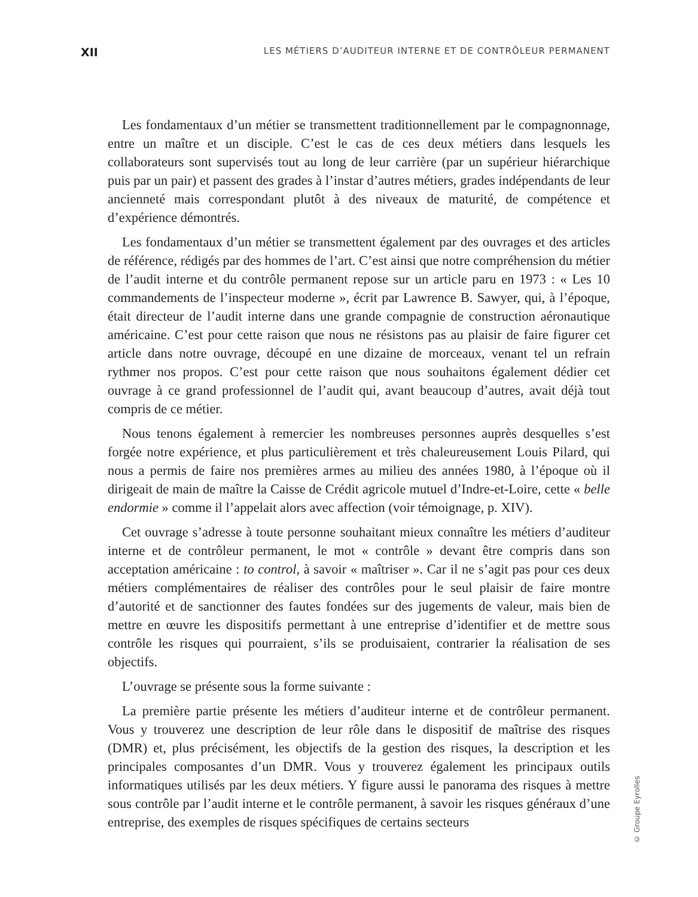XII LES MÉTIERS D’AUDITEUR INTERNE ET DE CONTRÔLEUR PERMANENT
Les fondamentaux d’un métier se transmettent traditionnellement par le compagnonnage, entre un maître et un disciple. C’est le cas de ces deux métiers dans lesquels les collaborateurs sont supervisés tout au long de leur carrière (par un supérieur hiérarchique puis par un pair) et passent des grades à l’instar d’autres métiers, grades indépendants de leur ancienneté mais correspondant plutôt à des niveaux de maturité, de compétence et d’expérience démontrés.
Les fondamentaux d’un métier se transmettent également par des ouvrages et des articles de référence, rédigés par des hommes de l’art. C’est ainsi que notre compréhension du métier de l’audit interne et du contrôle permanent repose sur un article paru en 1973 : « Les 10 commandements de l’inspecteur moderne », écrit par Lawrence B. Sawyer, qui, à l’époque, était directeur de l’audit interne dans une grande compagnie de construction aéronautique américaine. C’est pour cette raison que nous ne résistons pas au plaisir de faire figurer cet article dans notre ouvrage, découpé en une dizaine de morceaux, venant tel un refrain rythmer nos propos. C’est pour cette raison que nous souhaitons également dédier cet ouvrage à ce grand professionnel de l’audit qui, avant beaucoup d’autres, avait déjà tout compris de ce métier.
Nous tenons également à remercier les nombreuses personnes auprès desquelles s’est forgée notre expérience, et plus particulièrement et très chaleureusement Louis Pilard, qui nous a permis de faire nos premières armes au milieu des années 1980, à l’époque où il dirigeait de main de maître la Caisse de Crédit agricole mutuel d’Indre-et-Loire, cette « belle endormie » comme il l’appelait alors avec affection (voir témoignage, p. XIV).
Cet ouvrage s’adresse à toute personne souhaitant mieux connaître les métiers d’auditeur interne et de contrôleur permanent, le mot « contrôle » devant être compris dans son acceptation américaine : to control, à savoir « maîtriser ». Car il ne s’agit pas pour ces deux métiers complémentaires de réaliser des contrôles pour le seul plaisir de faire montre d’autorité et de sanctionner des fautes fondées sur des jugements de valeur, mais bien de mettre en œuvre les dispositifs permettant à une entreprise d’identifier et de mettre sous contrôle les risques qui pourraient, s’ils se produisaient, contrarier la réalisation de ses objectifs.
L’ouvrage se présente sous la forme suivante :
La première partie présente les métiers d’auditeur interne et de contrôleur permanent. Vous y trouverez une description de leur rôle dans le dispositif de maîtrise des risques (DMR) et, plus précisément, les objectifs de la gestion des risques, la description et les principales composantes d’un DMR. Vous y trouverez également les principaux outils informatiques utilisés par les deux métiers. Y figure aussi le panorama des risques à mettre sous contrôle par l’audit interne et le contrôle permanent, à savoir les risques généraux d’une entreprise, des exemples de risques spécifiques de certains secteurs
© Groupe Eyrolles